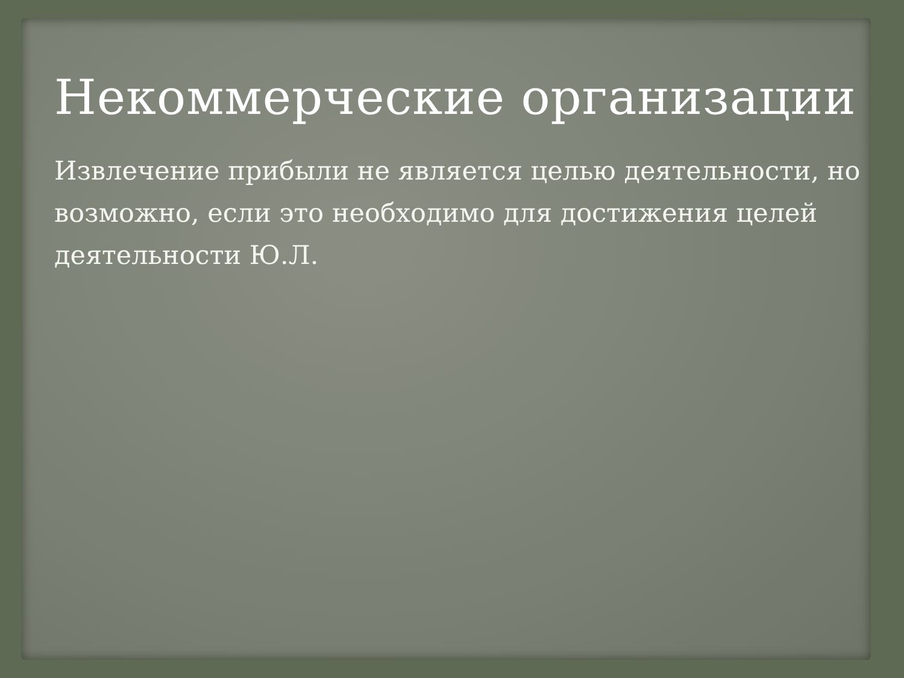Некоммерческие организации
Извлечение прибыли не является целью деятельности, но возможно, если это необходимо для достижения целей деятельности Ю.Л.